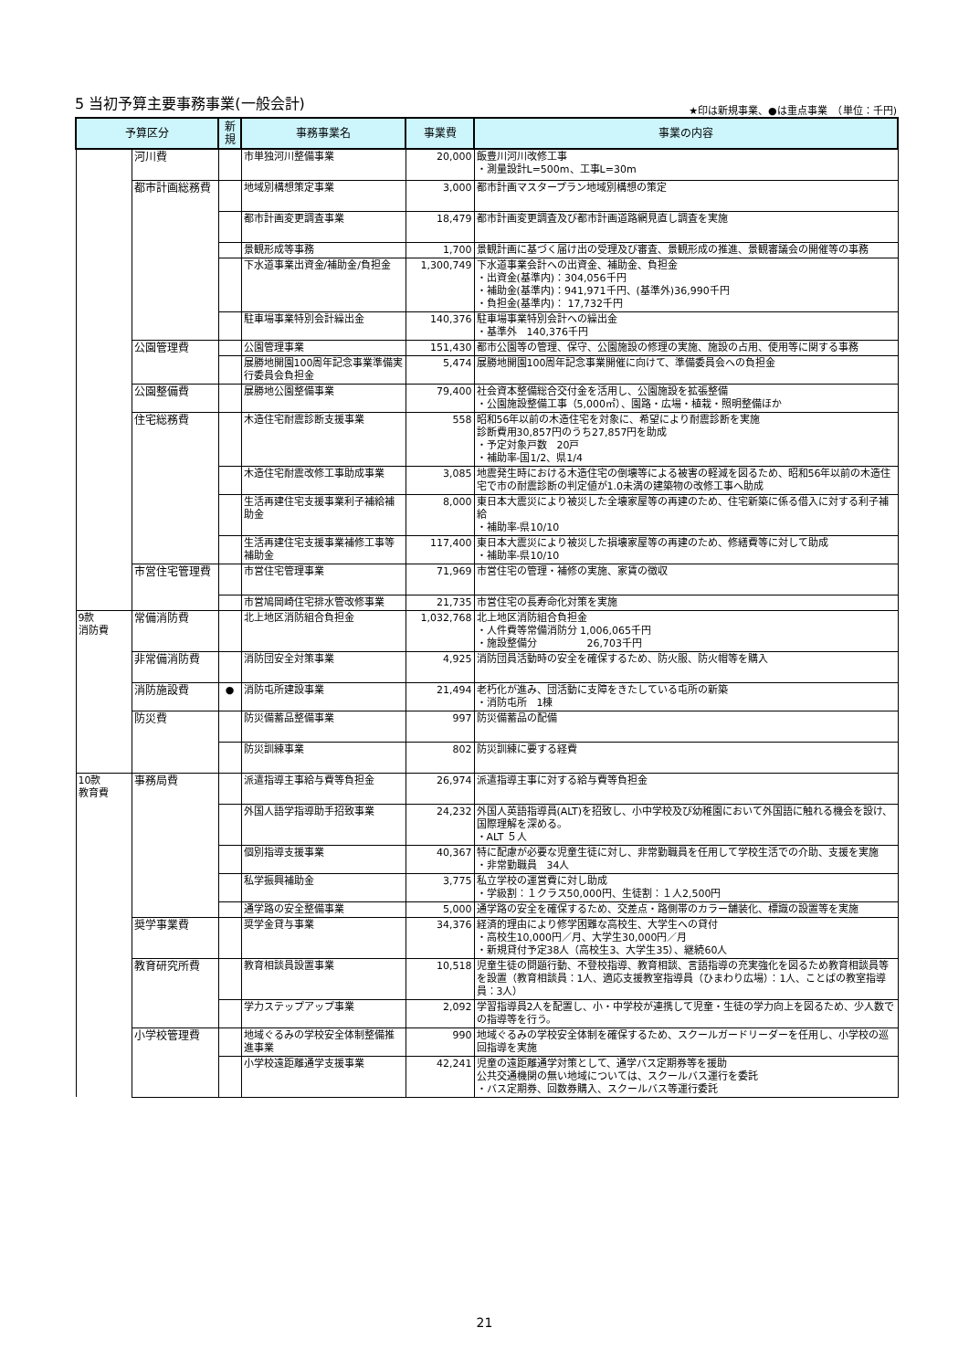5 当初予算主要事務事業(一般会計)
★印は新規事業、●は重点事業　（単位：千円)
| 予算区分 | | 新規 | 事務事業名 | 事業費 | 事業の内容 |
| --- | --- | --- | --- | --- | --- |
| | 河川費 | | 市単独河川整備事業 | 20,000 | 飯豊川河川改修工事 ・測量設計L=500m、工事L=30m |
| | 都市計画総務費 | | 地域別構想策定事業 | 3,000 | 都市計画マスタープラン地域別構想の策定 |
| | | | 都市計画変更調査事業 | 18,479 | 都市計画変更調査及び都市計画道路網見直し調査を実施 |
| | | | 景観形成等事務 | 1,700 | 景観計画に基づく届け出の受理及び審査、景観形成の推進、景観審議会の開催等の事務 |
| | | | 下水道事業出資金/補助金/負担金 | 1,300,749 | 下水道事業会計への出資金、補助金、負担金 ・出資金(基準内)：304,056千円 ・補助金(基準内)：941,971千円、(基準外)36,990千円 ・負担金(基準内)： 17,732千円 |
| | | | 駐車場事業特別会計繰出金 | 140,376 | 駐車場事業特別会計への繰出金 ・基準外 140,376千円 |
| | 公園管理費 | | 公園管理事業 | 151,430 | 都市公園等の管理、保守、公園施設の修理の実施、施設の占用、使用等に関する事務 |
| | | | 展勝地開園100周年記念事業準備実行委員会負担金 | 5,474 | 展勝地開園100周年記念事業開催に向けて、準備委員会への負担金 |
| | 公園整備費 | | 展勝地公園整備事業 | 79,400 | 社会資本整備総合交付金を活用し、公園施設を拡張整備 ・公園施設整備工事（5,000㎡）、園路・広場・植栽・照明整備ほか |
| | 住宅総務費 | | 木造住宅耐震診断支援事業 | 558 | 昭和56年以前の木造住宅を対象に、希望により耐震診断を実施 診断費用30,857円のうち27,857円を助成 ・予定対象戸数 20戸 ・補助率-国1/2、県1/4 |
| | | | 木造住宅耐震改修工事助成事業 | 3,085 | 地震発生時における木造住宅の倒壊等による被害の軽減を図るため、昭和56年以前の木造住宅で市の耐震診断の判定値が1.0未満の建築物の改修工事へ助成 |
| | | | 生活再建住宅支援事業利子補給補助金 | 8,000 | 東日本大震災により被災した全壊家屋等の再建のため、住宅新築に係る借入に対する利子補給 ・補助率-県10/10 |
| | | | 生活再建住宅支援事業補修工事等補助金 | 117,400 | 東日本大震災により被災した損壊家屋等の再建のため、修繕費等に対して助成 ・補助率-県10/10 |
| | 市営住宅管理費 | | 市営住宅管理事業 | 71,969 | 市営住宅の管理・補修の実施、家賃の徴収 |
| | | | 市営鳩岡崎住宅排水管改修事業 | 21,735 | 市営住宅の長寿命化対策を実施 |
| 9款 消防費 | 常備消防費 | | 北上地区消防組合負担金 | 1,032,768 | 北上地区消防組合負担金 ・人件費等常備消防分 1,006,065千円 ・施設整備分 26,703千円 |
| | 非常備消防費 | | 消防団安全対策事業 | 4,925 | 消防団員活動時の安全を確保するため、防火服、防火帽等を購入 |
| | 消防施設費 | ● | 消防屯所建設事業 | 21,494 | 老朽化が進み、団活動に支障をきたしている屯所の新築 ・消防屯所 1棟 |
| | 防災費 | | 防災備蓄品整備事業 | 997 | 防災備蓄品の配備 |
| | | | 防災訓練事業 | 802 | 防災訓練に要する経費 |
| 10款 教育費 | 事務局費 | | 派遣指導主事給与費等負担金 | 26,974 | 派遣指導主事に対する給与費等負担金 |
| | | | 外国人語学指導助手招致事業 | 24,232 | 外国人英語指導員(ALT)を招致し、小中学校及び幼稚園において外国語に触れる機会を設け、国際理解を深める。 ・ALT ５人 |
| | | | 個別指導支援事業 | 40,367 | 特に配慮が必要な児童生徒に対し、非常勤職員を任用して学校生活での介助、支援を実施 ・非常勤職員 34人 |
| | | | 私学振興補助金 | 3,775 | 私立学校の運営費に対し助成 ・学級割：１クラス50,000円、生徒割：１人2,500円 |
| | | | 通学路の安全整備事業 | 5,000 | 通学路の安全を確保するため、交差点・路側帯のカラー舗装化、標識の設置等を実施 |
| | 奨学事業費 | | 奨学金貸与事業 | 34,376 | 経済的理由により修学困難な高校生、大学生への貸付 ・高校生10,000円／月、大学生30,000円／月 ・新規貸付予定38人（高校生3、大学生35）、継続60人 |
| | 教育研究所費 | | 教育相談員設置事業 | 10,518 | 児童生徒の問題行動、不登校指導、教育相談、言語指導の充実強化を図るため教育相談員等を設置（教育相談員：1人、適応支援教室指導員（ひまわり広場）：1人、ことばの教室指導員：3人） |
| | | | 学力ステップアップ事業 | 2,092 | 学習指導員2人を配置し、小・中学校が連携して児童・生徒の学力向上を図るため、少人数での指導等を行う。 |
| | 小学校管理費 | | 地域ぐるみの学校安全体制整備推進事業 | 990 | 地域ぐるみの学校安全体制を確保するため、スクールガードリーダーを任用し、小学校の巡回指導を実施 |
| | | | 小学校遠距離通学支援事業 | 42,241 | 児童の遠距離通学対策として、通学バス定期券等を援助 公共交通機関の無い地域については、スクールバス運行を委託 ・バス定期券、回数券購入、スクールバス等運行委託 |
21